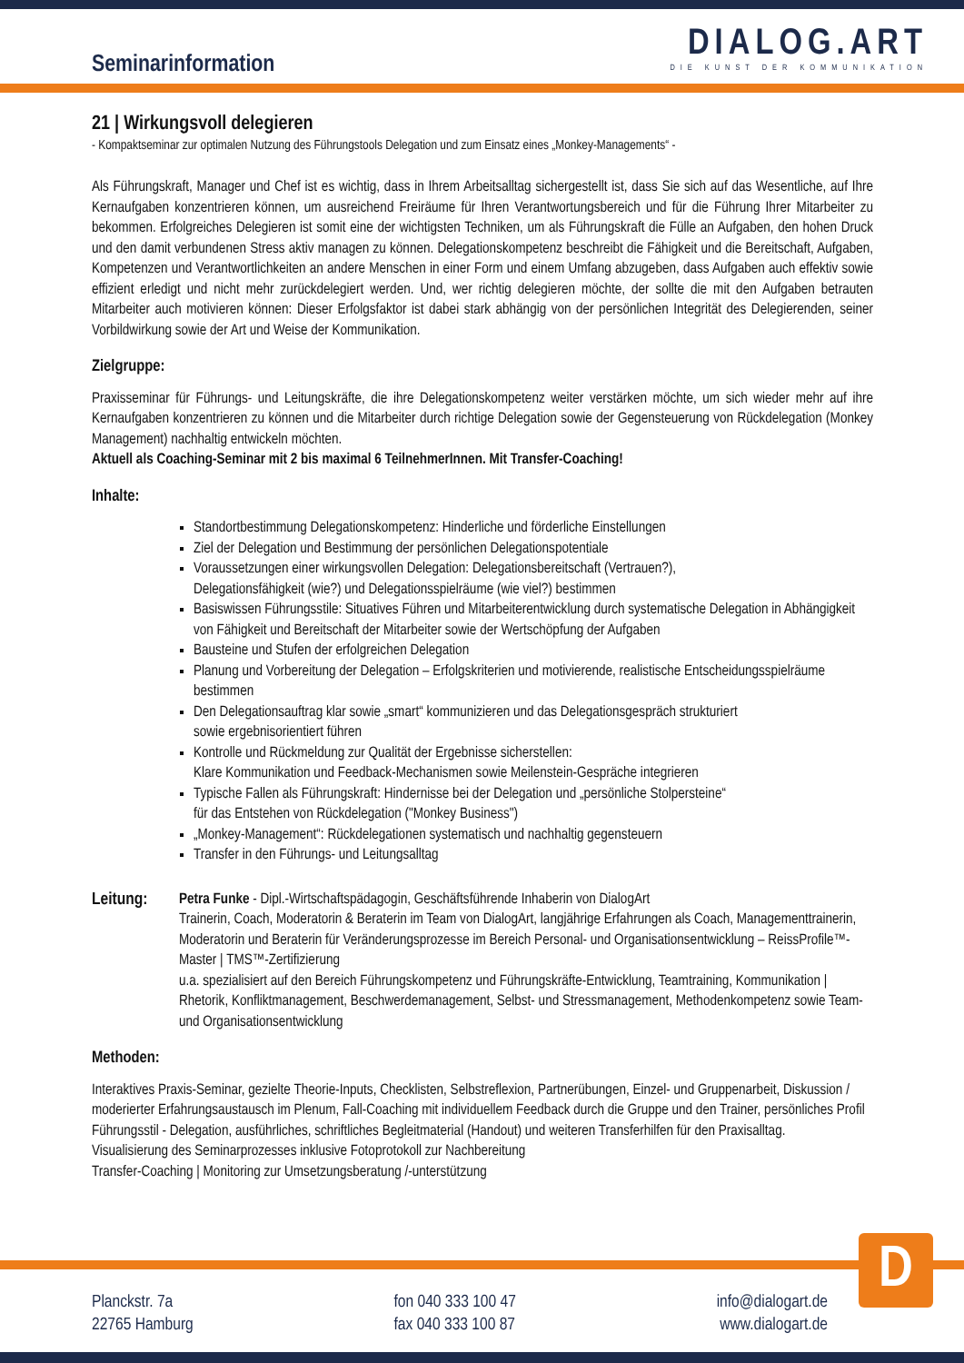Seminarinformation
DIALOG.ART
DIE KUNST DER KOMMUNIKATION
21 | Wirkungsvoll delegieren
- Kompaktseminar zur optimalen Nutzung des Führungstools Delegation und zum Einsatz eines „Monkey-Managements“ -
Als Führungskraft, Manager und Chef ist es wichtig, dass in Ihrem Arbeitsalltag sichergestellt ist, dass Sie sich auf das Wesentliche, auf Ihre Kernaufgaben konzentrieren können, um ausreichend Freiräume für Ihren Verantwortungsbereich und für die Führung Ihrer Mitarbeiter zu bekommen. Erfolgreiches Delegieren ist somit eine der wichtigsten Techniken, um als Führungskraft die Fülle an Aufgaben, den hohen Druck und den damit verbundenen Stress aktiv managen zu können. Delegationskompetenz beschreibt die Fähigkeit und die Bereitschaft, Aufgaben, Kompetenzen und Verantwortlichkeiten an andere Menschen in einer Form und einem Umfang abzugeben, dass Aufgaben auch effektiv sowie effizient erledigt und nicht mehr zurückdelegiert werden. Und, wer richtig delegieren möchte, der sollte die mit den Aufgaben betrauten Mitarbeiter auch motivieren können: Dieser Erfolgsfaktor ist dabei stark abhängig von der persönlichen Integrität des Delegierenden, seiner Vorbildwirkung sowie der Art und Weise der Kommunikation.
Zielgruppe:
Praxisseminar für Führungs- und Leitungskräfte, die ihre Delegationskompetenz weiter verstärken möchte, um sich wieder mehr auf ihre Kernaufgaben konzentrieren zu können und die Mitarbeiter durch richtige Delegation sowie der Gegensteuerung von Rückdelegation (Monkey Management) nachhaltig entwickeln möchten.
Aktuell als Coaching-Seminar mit 2 bis maximal 6 TeilnehmerInnen. Mit Transfer-Coaching!
Inhalte:
Standortbestimmung Delegationskompetenz: Hinderliche und förderliche Einstellungen
Ziel der Delegation und Bestimmung der persönlichen Delegationspotentiale
Voraussetzungen einer wirkungsvollen Delegation: Delegationsbereitschaft (Vertrauen?),
Delegationsfähigkeit (wie?) und Delegationsspielräume (wie viel?) bestimmen
Basiswissen Führungsstile: Situatives Führen und Mitarbeiterentwicklung durch systematische Delegation in Abhängigkeit von Fähigkeit und Bereitschaft der Mitarbeiter sowie der Wertschöpfung der Aufgaben
Bausteine und Stufen der erfolgreichen Delegation
Planung und Vorbereitung der Delegation – Erfolgskriterien und motivierende, realistische Entscheidungsspielräume bestimmen
Den Delegationsauftrag klar sowie „smart“ kommunizieren und das Delegationsgespräch strukturiert
sowie ergebnisorientiert führen
Kontrolle und Rückmeldung zur Qualität der Ergebnisse sicherstellen:
Klare Kommunikation und Feedback-Mechanismen sowie Meilenstein-Gespräche integrieren
Typische Fallen als Führungskraft: Hindernisse bei der Delegation und „persönliche Stolpersteine“
für das Entstehen von Rückdelegation ("Monkey Business")
„Monkey-Management“: Rückdelegationen systematisch und nachhaltig gegensteuern
Transfer in den Führungs- und Leitungsalltag
Leitung:
Petra Funke - Dipl.-Wirtschaftspädagogin, Geschäftsführende Inhaberin von DialogArt
Trainerin, Coach, Moderatorin & Beraterin im Team von DialogArt, langjährige Erfahrungen als Coach, Managementtrainerin, Moderatorin und Beraterin für Veränderungsprozesse im Bereich Personal- und Organisationsentwicklung – ReissProfile™-Master | TMS™-Zertifizierung
u.a. spezialisiert auf den Bereich Führungskompetenz und Führungskräfte-Entwicklung, Teamtraining, Kommunikation | Rhetorik, Konfliktmanagement, Beschwerdemanagement, Selbst- und Stressmanagement, Methodenkompetenz sowie Team- und Organisationsentwicklung
Methoden:
Interaktives Praxis-Seminar, gezielte Theorie-Inputs, Checklisten, Selbstreflexion, Partnerübungen, Einzel- und Gruppenarbeit, Diskussion / moderierter Erfahrungsaustausch im Plenum, Fall-Coaching mit individuellem Feedback durch die Gruppe und den Trainer, persönliches Profil Führungsstil - Delegation, ausführliches, schriftliches Begleitmaterial (Handout) und weiteren Transferhilfen für den Praxisalltag.
Visualisierung des Seminarprozesses inklusive Fotoprotokoll zur Nachbereitung
Transfer-Coaching | Monitoring zur Umsetzungsberatung /-unterstützung
D
Planckstr. 7a
22765 Hamburg
fon 040 333 100 47
fax 040 333 100 87
info@dialogart.de
www.dialogart.de